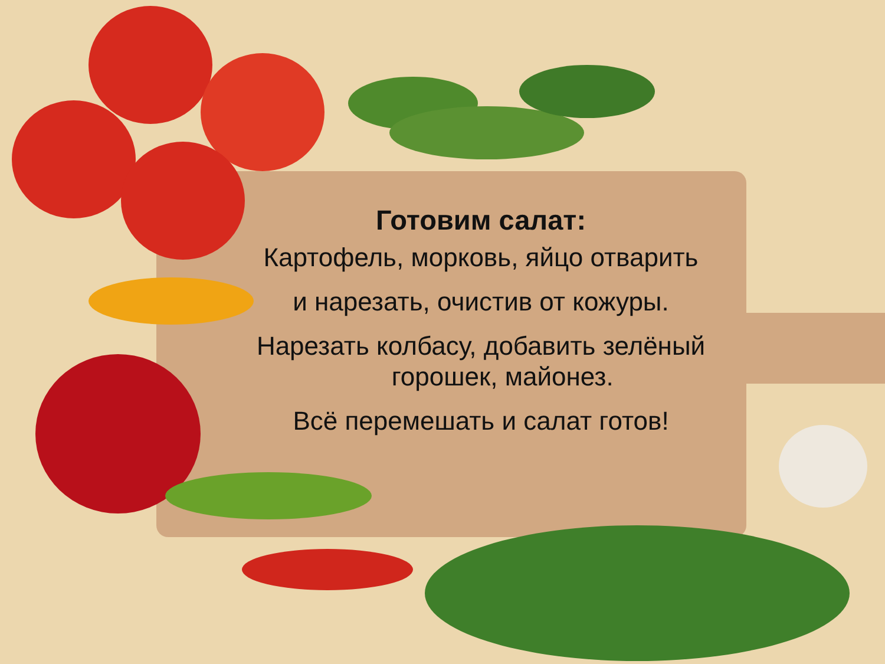Готовим салат:
Картофель, морковь, яйцо отварить
и нарезать, очистив от кожуры.
Нарезать колбасу, добавить зелёный
горошек, майонез.
Всё перемешать и салат готов!